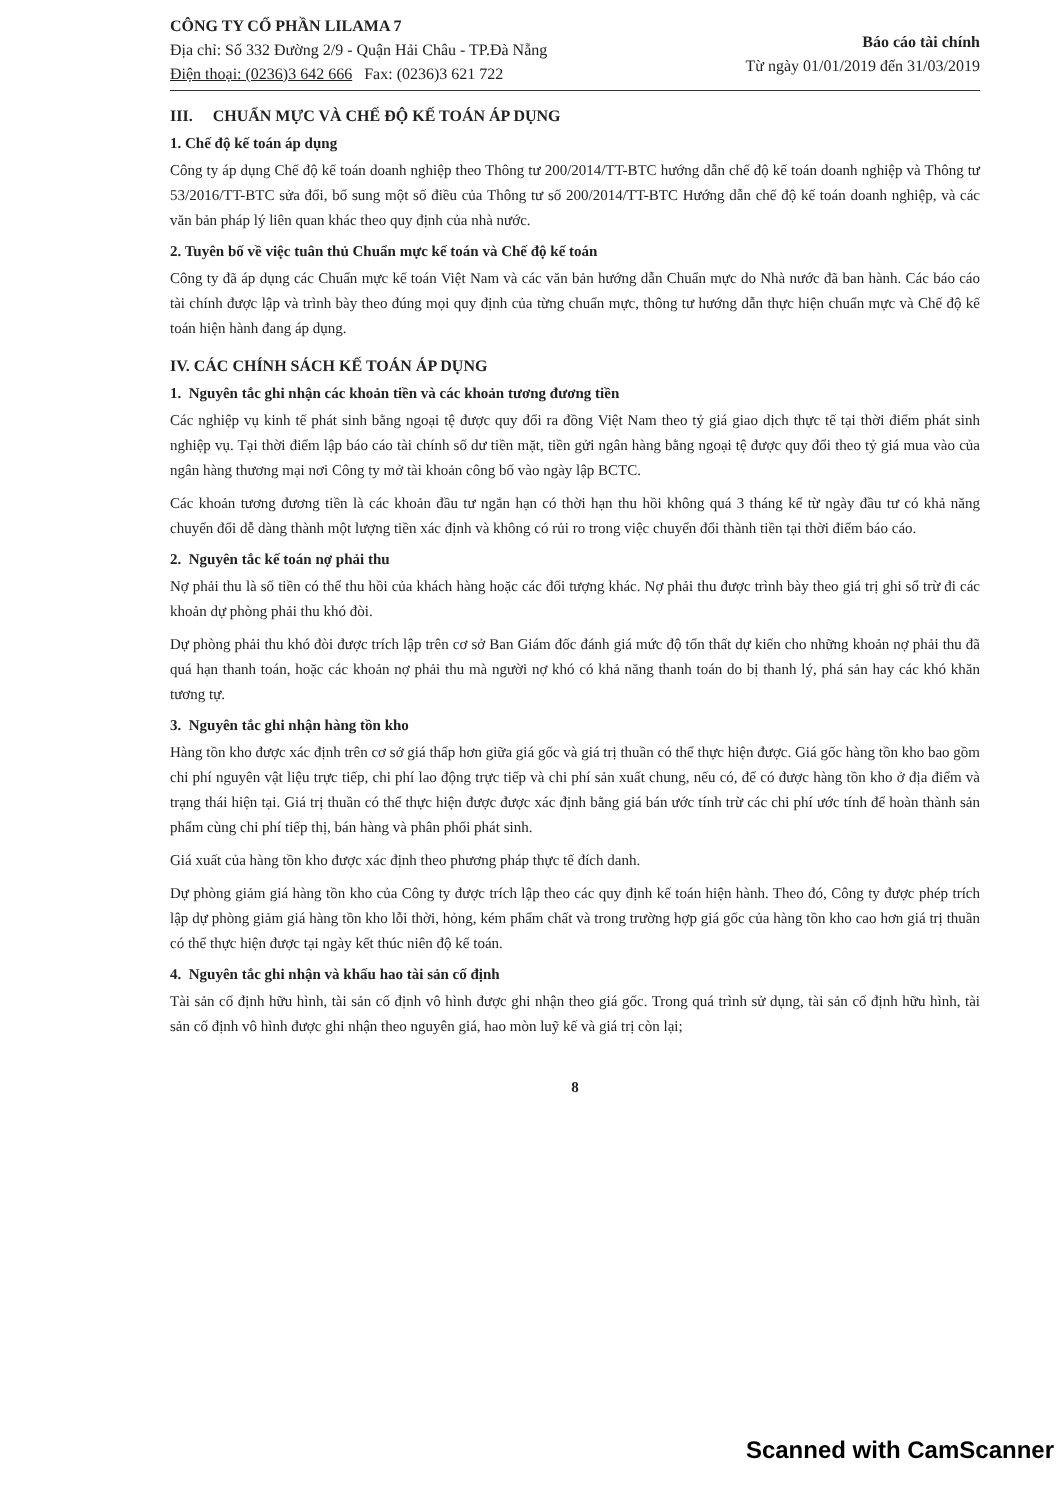CÔNG TY CỔ PHẦN LILAMA 7
Địa chỉ: Số 332 Đường 2/9 - Quận Hải Châu - TP.Đà Nẵng
Điện thoại: (0236)3 642 666 Fax: (0236)3 621 722
Báo cáo tài chính
Từ ngày 01/01/2019 đến 31/03/2019
III. CHUẨN MỰC VÀ CHẾ ĐỘ KẾ TOÁN ÁP DỤNG
1. Chế độ kế toán áp dụng
Công ty áp dụng Chế độ kế toán doanh nghiệp theo Thông tư 200/2014/TT-BTC hướng dẫn chế độ kế toán doanh nghiệp và Thông tư 53/2016/TT-BTC sửa đổi, bổ sung một số điều của Thông tư số 200/2014/TT-BTC Hướng dẫn chế độ kế toán doanh nghiệp, và các văn bản pháp lý liên quan khác theo quy định của nhà nước.
2. Tuyên bố về việc tuân thủ Chuẩn mực kế toán và Chế độ kế toán
Công ty đã áp dụng các Chuẩn mực kế toán Việt Nam và các văn bản hướng dẫn Chuẩn mực do Nhà nước đã ban hành. Các báo cáo tài chính được lập và trình bày theo đúng mọi quy định của từng chuẩn mực, thông tư hướng dẫn thực hiện chuẩn mực và Chế độ kế toán hiện hành đang áp dụng.
IV. CÁC CHÍNH SÁCH KẾ TOÁN ÁP DỤNG
1. Nguyên tắc ghi nhận các khoản tiền và các khoản tương đương tiền
Các nghiệp vụ kinh tế phát sinh bằng ngoại tệ được quy đổi ra đồng Việt Nam theo tỷ giá giao dịch thực tế tại thời điểm phát sinh nghiệp vụ. Tại thời điểm lập báo cáo tài chính số dư tiền mặt, tiền gửi ngân hàng bằng ngoại tệ được quy đổi theo tỷ giá mua vào của ngân hàng thương mại nơi Công ty mở tài khoản công bố vào ngày lập BCTC.
Các khoản tương đương tiền là các khoản đầu tư ngắn hạn có thời hạn thu hồi không quá 3 tháng kể từ ngày đầu tư có khả năng chuyển đổi dễ dàng thành một lượng tiền xác định và không có rủi ro trong việc chuyển đổi thành tiền tại thời điểm báo cáo.
2. Nguyên tắc kế toán nợ phải thu
Nợ phải thu là số tiền có thể thu hồi của khách hàng hoặc các đối tượng khác. Nợ phải thu được trình bày theo giá trị ghi sổ trừ đi các khoản dự phòng phải thu khó đòi.
Dự phòng phải thu khó đòi được trích lập trên cơ sở Ban Giám đốc đánh giá mức độ tổn thất dự kiến cho những khoản nợ phải thu đã quá hạn thanh toán, hoặc các khoản nợ phải thu mà người nợ khó có khả năng thanh toán do bị thanh lý, phá sản hay các khó khăn tương tự.
3. Nguyên tắc ghi nhận hàng tồn kho
Hàng tồn kho được xác định trên cơ sở giá thấp hơn giữa giá gốc và giá trị thuần có thể thực hiện được. Giá gốc hàng tồn kho bao gồm chi phí nguyên vật liệu trực tiếp, chi phí lao động trực tiếp và chi phí sản xuất chung, nếu có, để có được hàng tồn kho ở địa điểm và trạng thái hiện tại. Giá trị thuần có thể thực hiện được được xác định bằng giá bán ước tính trừ các chi phí ước tính để hoàn thành sản phẩm cùng chi phí tiếp thị, bán hàng và phân phối phát sinh.
Giá xuất của hàng tồn kho được xác định theo phương pháp thực tế đích danh.
Dự phòng giảm giá hàng tồn kho của Công ty được trích lập theo các quy định kế toán hiện hành. Theo đó, Công ty được phép trích lập dự phòng giảm giá hàng tồn kho lỗi thời, hỏng, kém phẩm chất và trong trường hợp giá gốc của hàng tồn kho cao hơn giá trị thuần có thể thực hiện được tại ngày kết thúc niên độ kế toán.
4. Nguyên tắc ghi nhận và khấu hao tài sản cố định
Tài sản cố định hữu hình, tài sản cố định vô hình được ghi nhận theo giá gốc. Trong quá trình sử dụng, tài sản cố định hữu hình, tài sản cố định vô hình được ghi nhận theo nguyên giá, hao mòn luỹ kế và giá trị còn lại;
8
Scanned with CamScanner